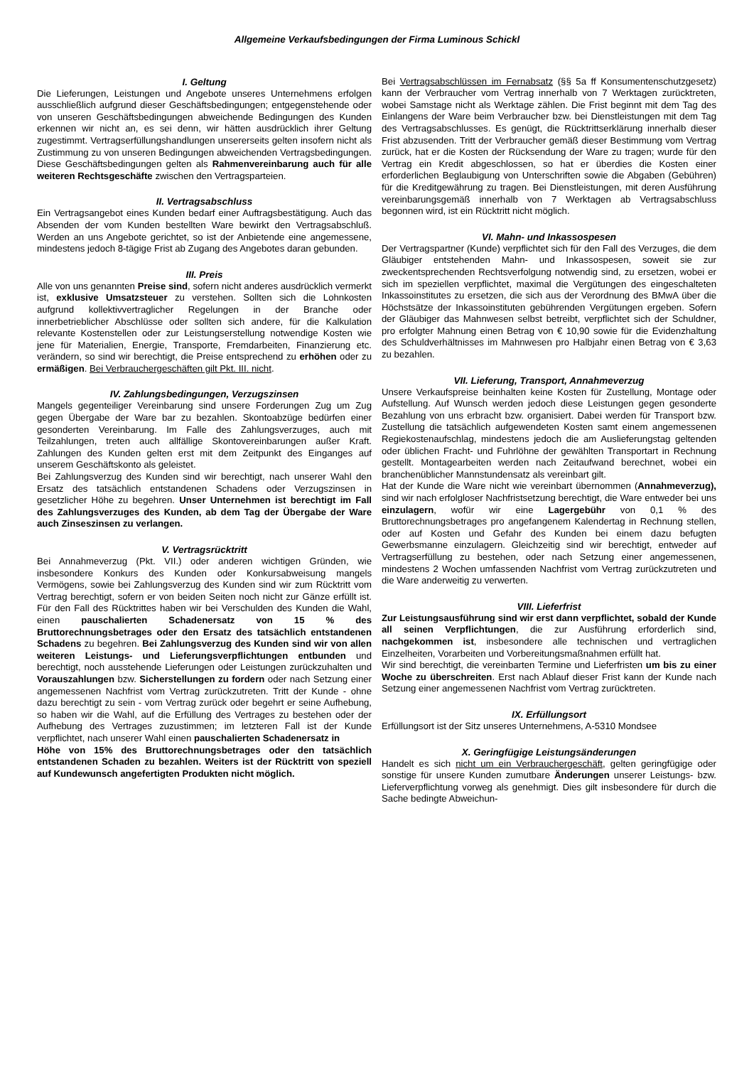Allgemeine Verkaufsbedingungen der Firma Luminous Schickl
I. Geltung
Die Lieferungen, Leistungen und Angebote unseres Unternehmens erfolgen ausschließlich aufgrund dieser Geschäftsbedingungen; entgegenstehende oder von unseren Geschäftsbedingungen abweichende Bedingungen des Kunden erkennen wir nicht an, es sei denn, wir hätten ausdrücklich ihrer Geltung zugestimmt. Vertragserfüllungshandlungen unsererseits gelten insofern nicht als Zustimmung zu von unseren Bedingungen abweichenden Vertragsbedingungen. Diese Geschäftsbedingungen gelten als Rahmenvereinbarung auch für alle weiteren Rechtsgeschäfte zwischen den Vertragsparteien.
II. Vertragsabschluss
Ein Vertragsangebot eines Kunden bedarf einer Auftragsbestätigung. Auch das Absenden der vom Kunden bestellten Ware bewirkt den Vertragsabschluß. Werden an uns Angebote gerichtet, so ist der Anbietende eine angemessene, mindestens jedoch 8-tägige Frist ab Zugang des Angebotes daran gebunden.
III. Preis
Alle von uns genannten Preise sind, sofern nicht anderes ausdrücklich vermerkt ist, exklusive Umsatzsteuer zu verstehen. Sollten sich die Lohnkosten aufgrund kollektivvertraglicher Regelungen in der Branche oder innerbetrieblicher Abschlüsse oder sollten sich andere, für die Kalkulation relevante Kostenstellen oder zur Leistungserstellung notwendige Kosten wie jene für Materialien, Energie, Transporte, Fremdarbeiten, Finanzierung etc. verändern, so sind wir berechtigt, die Preise entsprechend zu erhöhen oder zu ermäßigen. Bei Verbrauchergeschäften gilt Pkt. III. nicht.
IV. Zahlungsbedingungen, Verzugszinsen
Mangels gegenteiliger Vereinbarung sind unsere Forderungen Zug um Zug gegen Übergabe der Ware bar zu bezahlen. Skontoabzüge bedürfen einer gesonderten Vereinbarung. Im Falle des Zahlungsverzuges, auch mit Teilzahlungen, treten auch allfällige Skontovereinbarungen außer Kraft. Zahlungen des Kunden gelten erst mit dem Zeitpunkt des Einganges auf unserem Geschäftskonto als geleistet.
Bei Zahlungsverzug des Kunden sind wir berechtigt, nach unserer Wahl den Ersatz des tatsächlich entstandenen Schadens oder Verzugszinsen in gesetzlicher Höhe zu begehren. Unser Unternehmen ist berechtigt im Fall des Zahlungsverzuges des Kunden, ab dem Tag der Übergabe der Ware auch Zinseszinsen zu verlangen.
V. Vertragsrücktritt
Bei Annahmeverzug (Pkt. VII.) oder anderen wichtigen Gründen, wie insbesondere Konkurs des Kunden oder Konkursabweisung mangels Vermögens, sowie bei Zahlungsverzug des Kunden sind wir zum Rücktritt vom Vertrag berechtigt, sofern er von beiden Seiten noch nicht zur Gänze erfüllt ist. Für den Fall des Rücktrittes haben wir bei Verschulden des Kunden die Wahl, einen pauschalierten Schadenersatz von 15 % des Bruttorechnungsbetrages oder den Ersatz des tatsächlich entstandenen Schadens zu begehren. Bei Zahlungsverzug des Kunden sind wir von allen weiteren Leistungs- und Lieferungsverpflichtungen entbunden und berechtigt, noch ausstehende Lieferungen oder Leistungen zurückzuhalten und Vorauszahlungen bzw. Sicherstellungen zu fordern oder nach Setzung einer angemessenen Nachfrist vom Vertrag zurückzutreten. Tritt der Kunde - ohne dazu berechtigt zu sein - vom Vertrag zurück oder begehrt er seine Aufhebung, so haben wir die Wahl, auf die Erfüllung des Vertrages zu bestehen oder der Aufhebung des Vertrages zuzustimmen; im letzteren Fall ist der Kunde verpflichtet, nach unserer Wahl einen pauschalierten Schadenersatz in
Höhe von 15% des Bruttorechnungsbetrages oder den tatsächlich entstandenen Schaden zu bezahlen. Weiters ist der Rücktritt von speziell auf Kundewunsch angefertigten Produkten nicht möglich.
Bei Vertragsabschlüssen im Fernabsatz (§§ 5a ff Konsumentenschutzgesetz) kann der Verbraucher vom Vertrag innerhalb von 7 Werktagen zurücktreten, wobei Samstage nicht als Werktage zählen. Die Frist beginnt mit dem Tag des Einlangens der Ware beim Verbraucher bzw. bei Dienstleistungen mit dem Tag des Vertragsabschlusses. Es genügt, die Rücktrittserklärung innerhalb dieser Frist abzusenden. Tritt der Verbraucher gemäß dieser Bestimmung vom Vertrag zurück, hat er die Kosten der Rücksendung der Ware zu tragen; wurde für den Vertrag ein Kredit abgeschlossen, so hat er überdies die Kosten einer erforderlichen Beglaubigung von Unterschriften sowie die Abgaben (Gebühren) für die Kreditgewährung zu tragen. Bei Dienstleistungen, mit deren Ausführung vereinbarungsgemäß innerhalb von 7 Werktagen ab Vertragsabschluss begonnen wird, ist ein Rücktritt nicht möglich.
VI. Mahn- und Inkassospesen
Der Vertragspartner (Kunde) verpflichtet sich für den Fall des Verzuges, die dem Gläubiger entstehenden Mahn- und Inkassospesen, soweit sie zur zweckentsprechenden Rechtsverfolgung notwendig sind, zu ersetzen, wobei er sich im speziellen verpflichtet, maximal die Vergütungen des eingeschalteten Inkassoinstitutes zu ersetzen, die sich aus der Verordnung des BMwA über die Höchstsätze der Inkassoinstituten gebührenden Vergütungen ergeben. Sofern der Gläubiger das Mahnwesen selbst betreibt, verpflichtet sich der Schuldner, pro erfolgter Mahnung einen Betrag von € 10,90 sowie für die Evidenzhaltung des Schuldverhältnisses im Mahnwesen pro Halbjahr einen Betrag von € 3,63 zu bezahlen.
VII. Lieferung, Transport, Annahmeverzug
Unsere Verkaufspreise beinhalten keine Kosten für Zustellung, Montage oder Aufstellung. Auf Wunsch werden jedoch diese Leistungen gegen gesonderte Bezahlung von uns erbracht bzw. organisiert. Dabei werden für Transport bzw. Zustellung die tatsächlich aufgewendeten Kosten samt einem angemessenen Regiekostenaufschlag, mindestens jedoch die am Auslieferungstag geltenden oder üblichen Fracht- und Fuhrlöhne der gewählten Transportart in Rechnung gestellt. Montagearbeiten werden nach Zeitaufwand berechnet, wobei ein branchenüblicher Mannstundensatz als vereinbart gilt.
Hat der Kunde die Ware nicht wie vereinbart übernommen (Annahmeverzug), sind wir nach erfolgloser Nachfristsetzung berechtigt, die Ware entweder bei uns einzulagern, wofür wir eine Lagergebühr von 0,1 % des Bruttorechnungsbetrages pro angefangenem Kalendertag in Rechnung stellen, oder auf Kosten und Gefahr des Kunden bei einem dazu befugten Gewerbsmanne einzulagern. Gleichzeitig sind wir berechtigt, entweder auf Vertragserfüllung zu bestehen, oder nach Setzung einer angemessenen, mindestens 2 Wochen umfassenden Nachfrist vom Vertrag zurückzutreten und die Ware anderweitig zu verwerten.
VIII. Lieferfrist
Zur Leistungsausführung sind wir erst dann verpflichtet, sobald der Kunde all seinen Verpflichtungen, die zur Ausführung erforderlich sind, nachgekommen ist, insbesondere alle technischen und vertraglichen Einzelheiten, Vorarbeiten und Vorbereitungsmaßnahmen erfüllt hat.
Wir sind berechtigt, die vereinbarten Termine und Lieferfristen um bis zu einer Woche zu überschreiten. Erst nach Ablauf dieser Frist kann der Kunde nach Setzung einer angemessenen Nachfrist vom Vertrag zurücktreten.
IX. Erfüllungsort
Erfüllungsort ist der Sitz unseres Unternehmens, A-5310 Mondsee
X. Geringfügige Leistungsänderungen
Handelt es sich nicht um ein Verbrauchergeschäft, gelten geringfügige oder sonstige für unsere Kunden zumutbare Änderungen unserer Leistungs- bzw. Lieferverpflichtung vorweg als genehmigt. Dies gilt insbesondere für durch die Sache bedingte Abweichun-